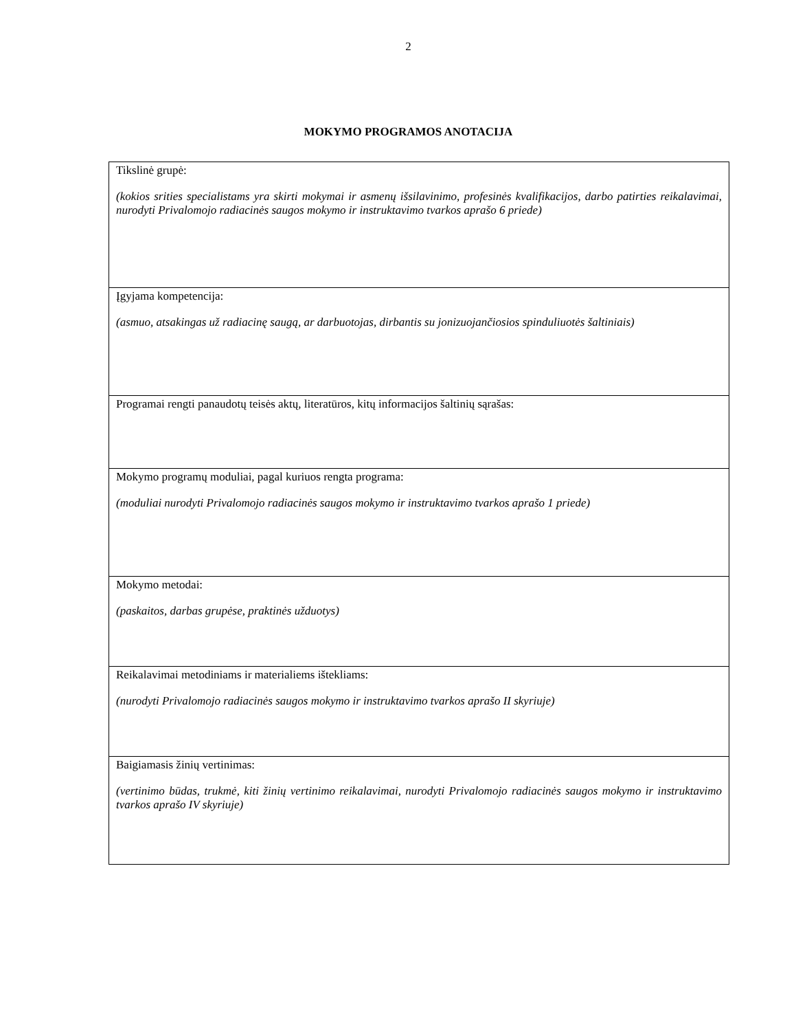2
MOKYMO PROGRAMOS ANOTACIJA
| Tikslinė grupė: (kokios srities specialistams yra skirti mokymai ir asmenų išsilavinimo, profesinės kvalifikacijos, darbo patirties reikalavimai, nurodyti Privalomojo radiacinės saugos mokymo ir instruktavimo tvarkos aprašo 6 priede) |
| Įgyjama kompetencija: (asmuo, atsakingas už radiacinę saugą, ar darbuotojas, dirbantis su jonizuojančiosios spinduliuotės šaltiniais) |
| Programai rengti panaudotų teisės aktų, literatūros, kitų informacijos šaltinių sąrašas: |
| Mokymo programų moduliai, pagal kuriuos rengta programa: (moduliai nurodyti Privalomojo radiacinės saugos mokymo ir instruktavimo tvarkos aprašo 1 priede) |
| Mokymo metodai: (paskaitos, darbas grupėse, praktinės užduotys) |
| Reikalavimai metodiniams ir materialiems ištekliams: (nurodyti Privalomojo radiacinės saugos mokymo ir instruktavimo tvarkos aprašo II skyriuje) |
| Baigiamasis žinių vertinimas: (vertinimo būdas, trukmė, kiti žinių vertinimo reikalavimai, nurodyti Privalomojo radiacinės saugos mokymo ir instruktavimo tvarkos aprašo IV skyriuje) |